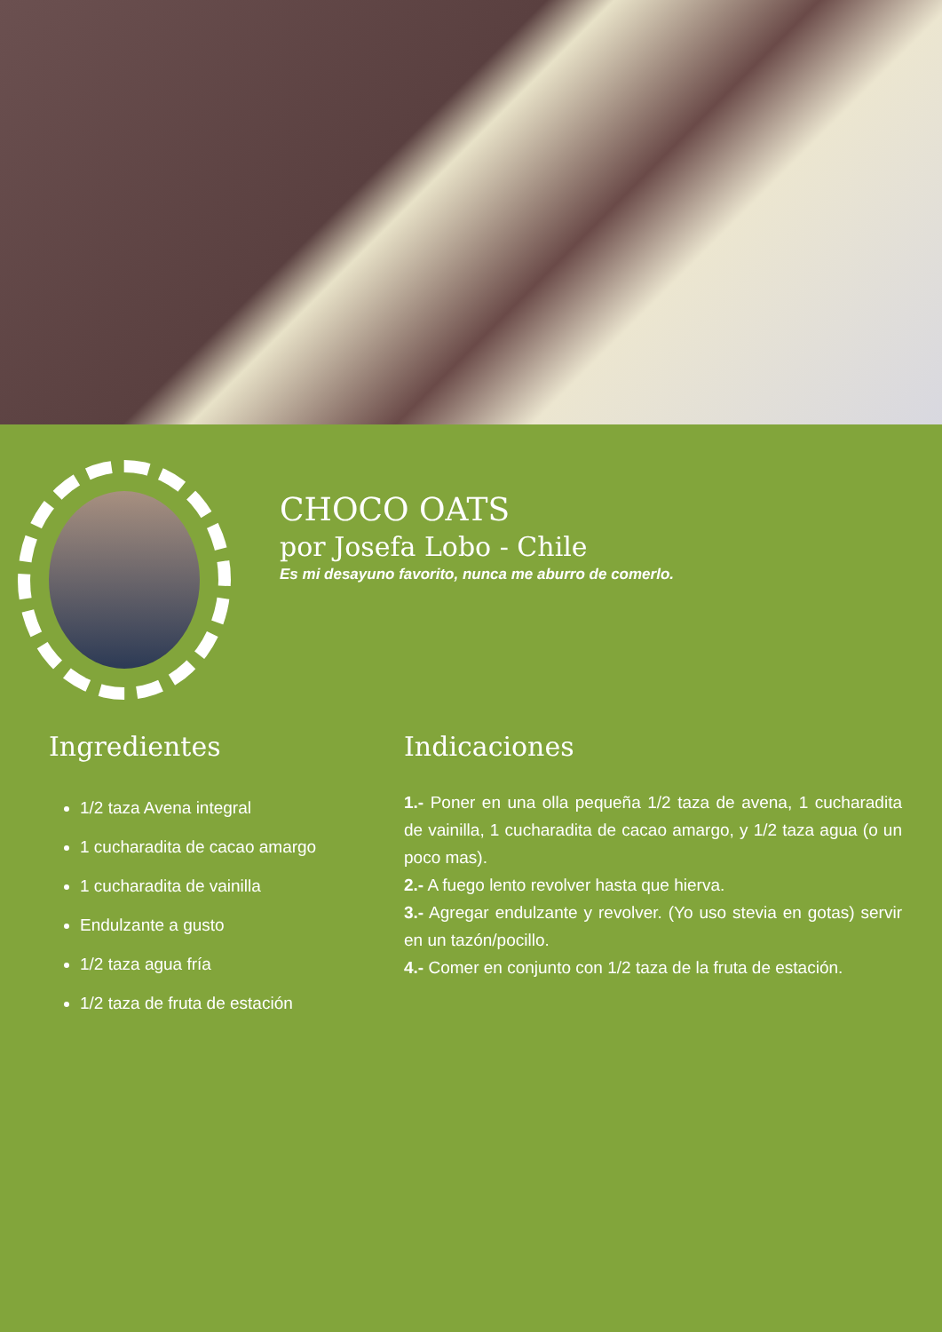CHOCO OATS
por Josefa Lobo - Chile
Es mi desayuno favorito, nunca me aburro de comerlo.
Ingredientes
1/2 taza Avena integral
1 cucharadita de cacao amargo
1 cucharadita de vainilla
Endulzante a gusto
1/2 taza agua fría
1/2 taza de fruta de estación
Indicaciones
1.- Poner en una olla pequeña 1/2 taza de avena, 1 cucharadita de vainilla, 1 cucharadita de cacao amargo, y 1/2 taza agua (o un poco mas).
2.- A fuego lento revolver hasta que hierva.
3.- Agregar endulzante y revolver. (Yo uso stevia en gotas) servir en un tazón/pocillo.
4.- Comer en conjunto con 1/2 taza de la fruta de estación.